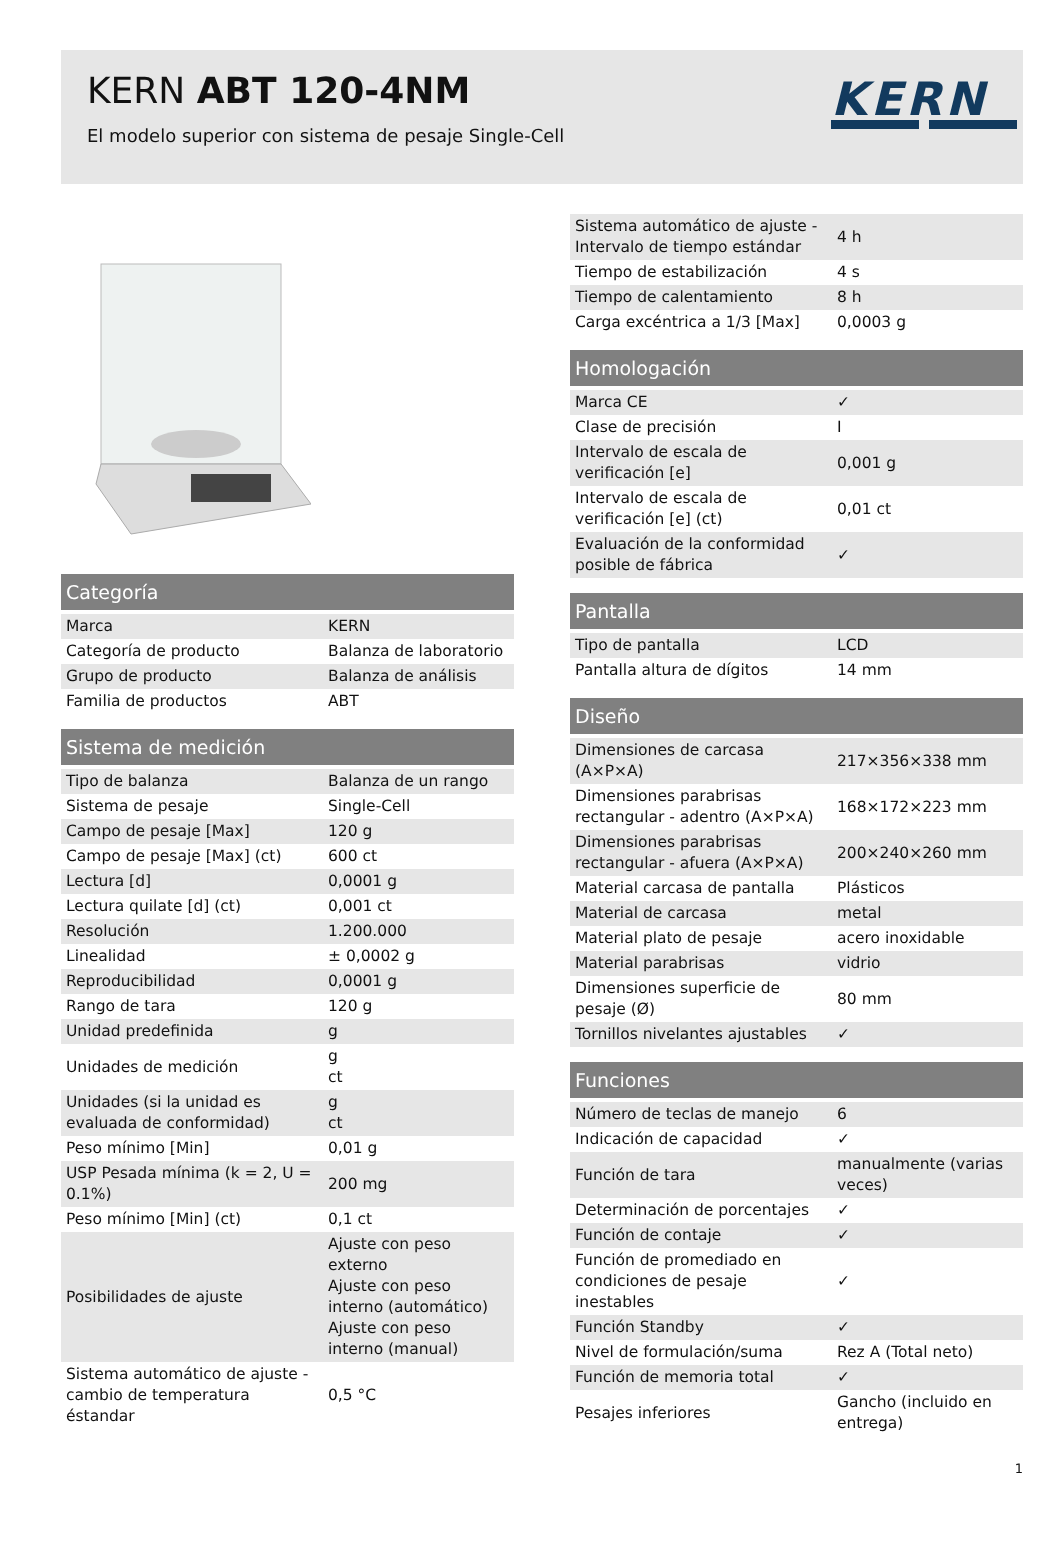KERN ABT 120-4NM
El modelo superior con sistema de pesaje Single-Cell
KERN
| Categoría | |
| --- | --- |
| Marca | KERN |
| Categoría de producto | Balanza de laboratorio |
| Grupo de producto | Balanza de análisis |
| Familia de productos | ABT |
| Sistema de medición | |
| --- | --- |
| Tipo de balanza | Balanza de un rango |
| Sistema de pesaje | Single-Cell |
| Campo de pesaje [Max] | 120 g |
| Campo de pesaje [Max] (ct) | 600 ct |
| Lectura [d] | 0,0001 g |
| Lectura quilate [d] (ct) | 0,001 ct |
| Resolución | 1.200.000 |
| Linealidad | ± 0,0002 g |
| Reproducibilidad | 0,0001 g |
| Rango de tara | 120 g |
| Unidad predefinida | g |
| Unidades de medición | g ct |
| Unidades (si la unidad es evaluada de conformidad) | g ct |
| Peso mínimo [Min] | 0,01 g |
| USP Pesada mínima (k = 2, U = 0.1%) | 200 mg |
| Peso mínimo [Min] (ct) | 0,1 ct |
| Posibilidades de ajuste | Ajuste con peso externo Ajuste con peso interno (automático) Ajuste con peso interno (manual) |
| Sistema automático de ajuste - cambio de temperatura éstandar | 0,5 °C |
| Sistema automático de ajuste - Intervalo de tiempo estándar | 4 h |
| Tiempo de estabilización | 4 s |
| Tiempo de calentamiento | 8 h |
| Carga excéntrica a 1/3 [Max] | 0,0003 g |
| Homologación | |
| --- | --- |
| Marca CE | ✓ |
| Clase de precisión | I |
| Intervalo de escala de verificación [e] | 0,001 g |
| Intervalo de escala de verificación [e] (ct) | 0,01 ct |
| Evaluación de la conformidad posible de fábrica | ✓ |
| Pantalla | |
| --- | --- |
| Tipo de pantalla | LCD |
| Pantalla altura de dígitos | 14 mm |
| Diseño | |
| --- | --- |
| Dimensiones de carcasa (A×P×A) | 217×356×338 mm |
| Dimensiones parabrisas rectangular - adentro (A×P×A) | 168×172×223 mm |
| Dimensiones parabrisas rectangular - afuera (A×P×A) | 200×240×260 mm |
| Material carcasa de pantalla | Plásticos |
| Material de carcasa | metal |
| Material plato de pesaje | acero inoxidable |
| Material parabrisas | vidrio |
| Dimensiones superficie de pesaje (Ø) | 80 mm |
| Tornillos nivelantes ajustables | ✓ |
| Funciones | |
| --- | --- |
| Número de teclas de manejo | 6 |
| Indicación de capacidad | ✓ |
| Función de tara | manualmente (varias veces) |
| Determinación de porcentajes | ✓ |
| Función de contaje | ✓ |
| Función de promediado en condiciones de pesaje inestables | ✓ |
| Función Standby | ✓ |
| Nivel de formulación/suma | Rez A (Total neto) |
| Función de memoria total | ✓ |
| Pesajes inferiores | Gancho (incluido en entrega) |
1